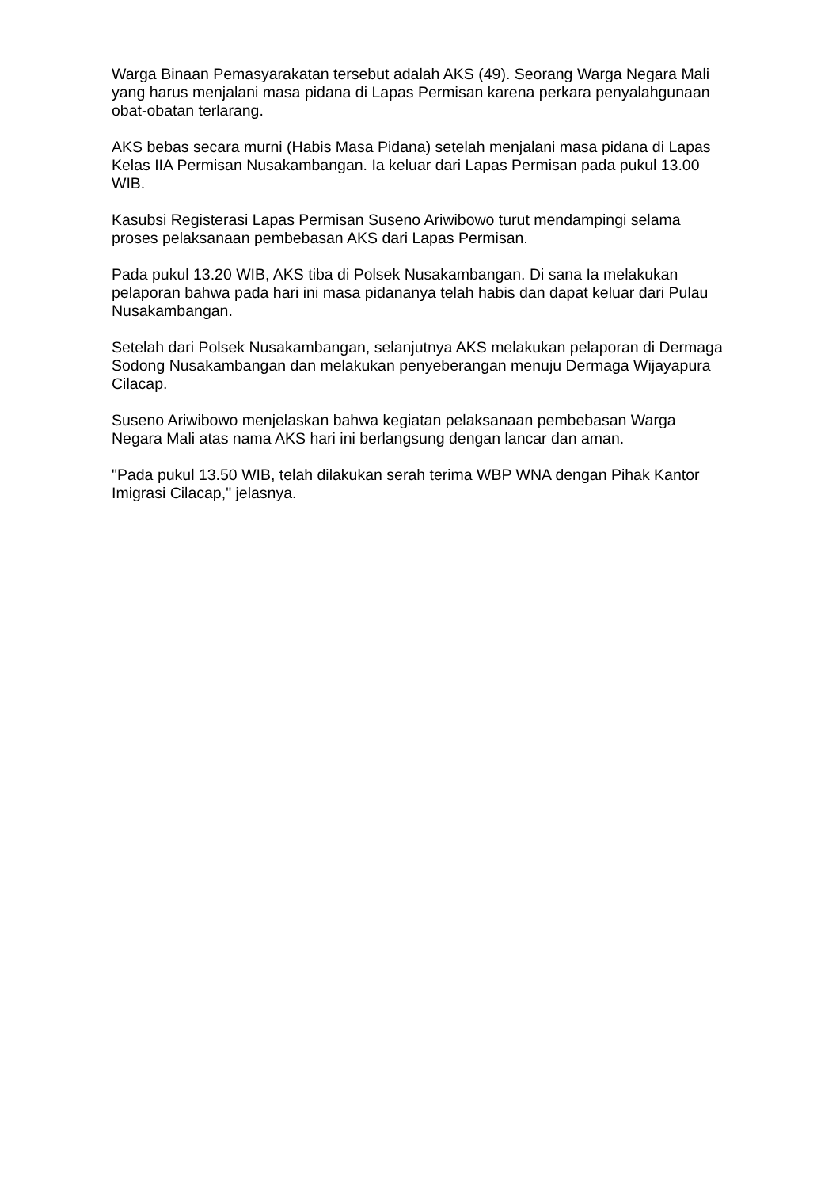Warga Binaan Pemasyarakatan tersebut adalah AKS (49). Seorang Warga Negara Mali yang harus menjalani masa pidana di Lapas Permisan karena perkara penyalahgunaan obat-obatan terlarang.
AKS bebas secara murni (Habis Masa Pidana) setelah menjalani masa pidana di Lapas Kelas IIA Permisan Nusakambangan. Ia keluar dari Lapas Permisan pada pukul 13.00 WIB.
Kasubsi Registerasi Lapas Permisan Suseno Ariwibowo turut mendampingi selama proses pelaksanaan pembebasan AKS dari Lapas Permisan.
Pada pukul 13.20 WIB, AKS tiba di Polsek Nusakambangan. Di sana Ia melakukan pelaporan bahwa pada hari ini masa pidananya telah habis dan dapat keluar dari Pulau Nusakambangan.
Setelah dari Polsek Nusakambangan, selanjutnya AKS melakukan pelaporan di Dermaga Sodong Nusakambangan dan melakukan penyeberangan menuju Dermaga Wijayapura Cilacap.
Suseno Ariwibowo menjelaskan bahwa kegiatan pelaksanaan pembebasan Warga Negara Mali atas nama AKS hari ini berlangsung dengan lancar dan aman.
"Pada pukul 13.50 WIB, telah dilakukan serah terima WBP WNA dengan Pihak Kantor Imigrasi Cilacap," jelasnya.